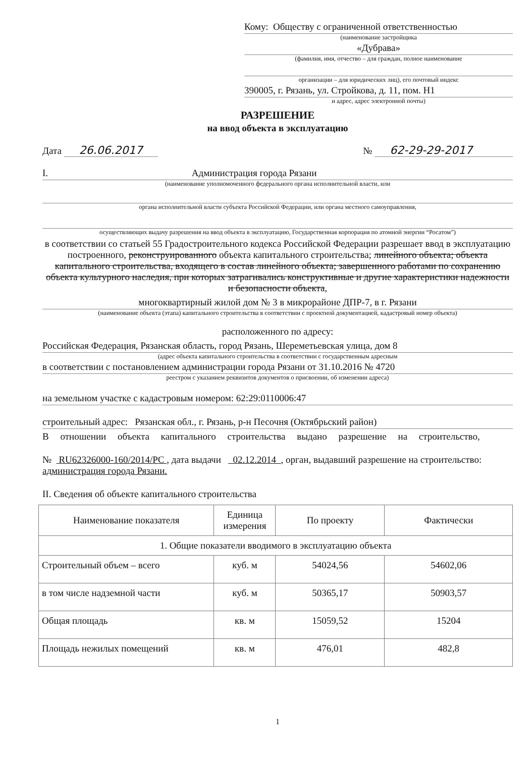Кому: Обществу с ограниченной ответственностью
(наименование застройщика
«Дубрава»
(фамилия, имя, отчество – для граждан, полное наименование
организации – для юридических лиц), его почтовый индекс
390005, г. Рязань, ул. Стройкова, д. 11, пом. Н1
и адрес, адрес электронной почты)
РАЗРЕШЕНИЕ
на ввод объекта в эксплуатацию
Дата 26.06.2017
№ 62-29-29-2017
I. Администрация города Рязани
(наименование уполномоченного федерального органа исполнительной власти, или
органа исполнительной власти субъекта Российской Федерации, или органа местного самоуправления,
осуществляющих выдачу разрешения на ввод объекта в эксплуатацию, Государственная корпорация по атомной энергии “Росатом”)
в соответствии со статьей 55 Градостроительного кодекса Российской Федерации разрешает ввод в эксплуатацию построенного, реконструированного объекта капитального строительства; линейного объекта; объекта капитального строительства, входящего в состав линейного объекта; завершенного работами по сохранению объекта культурного наследия, при которых затрагивались конструктивные и другие характеристики надежности и безопасности объекта,
многоквартирный жилой дом № 3 в микрорайоне ДПР-7, в г. Рязани
(наименование объекта (этапа) капитального строительства в соответствии с проектной документацией, кадастровый номер объекта)
расположенного по адресу:
Российская Федерация, Рязанская область, город Рязань, Шереметьевская улица, дом 8
(адрес объекта капитального строительства в соответствии с государственным адресным
в соответствии с постановлением администрации города Рязани от 31.10.2016 № 4720
реестром с указанием реквизитов документов о присвоении, об изменении адреса)
на земельном участке с кадастровым номером: 62:29:0110006:47
строительный адрес: Рязанская обл., г. Рязань, р-н Песочня (Октябрьский район)
В отношении объекта капитального строительства выдано разрешение на строительство,
№ RU62326000-160/2014/PC , дата выдачи 02.12.2014 , орган, выдавший разрешение на строительство: администрация города Рязани.
II. Сведения об объекте капитального строительства
| Наименование показателя | Единица измерения | По проекту | Фактически |
| --- | --- | --- | --- |
| 1. Общие показатели вводимого в эксплуатацию объекта | | | |
| Строительный объем – всего | куб. м | 54024,56 | 54602,06 |
| в том числе надземной части | куб. м | 50365,17 | 50903,57 |
| Общая площадь | кв. м | 15059,52 | 15204 |
| Площадь нежилых помещений | кв. м | 476,01 | 482,8 |
1